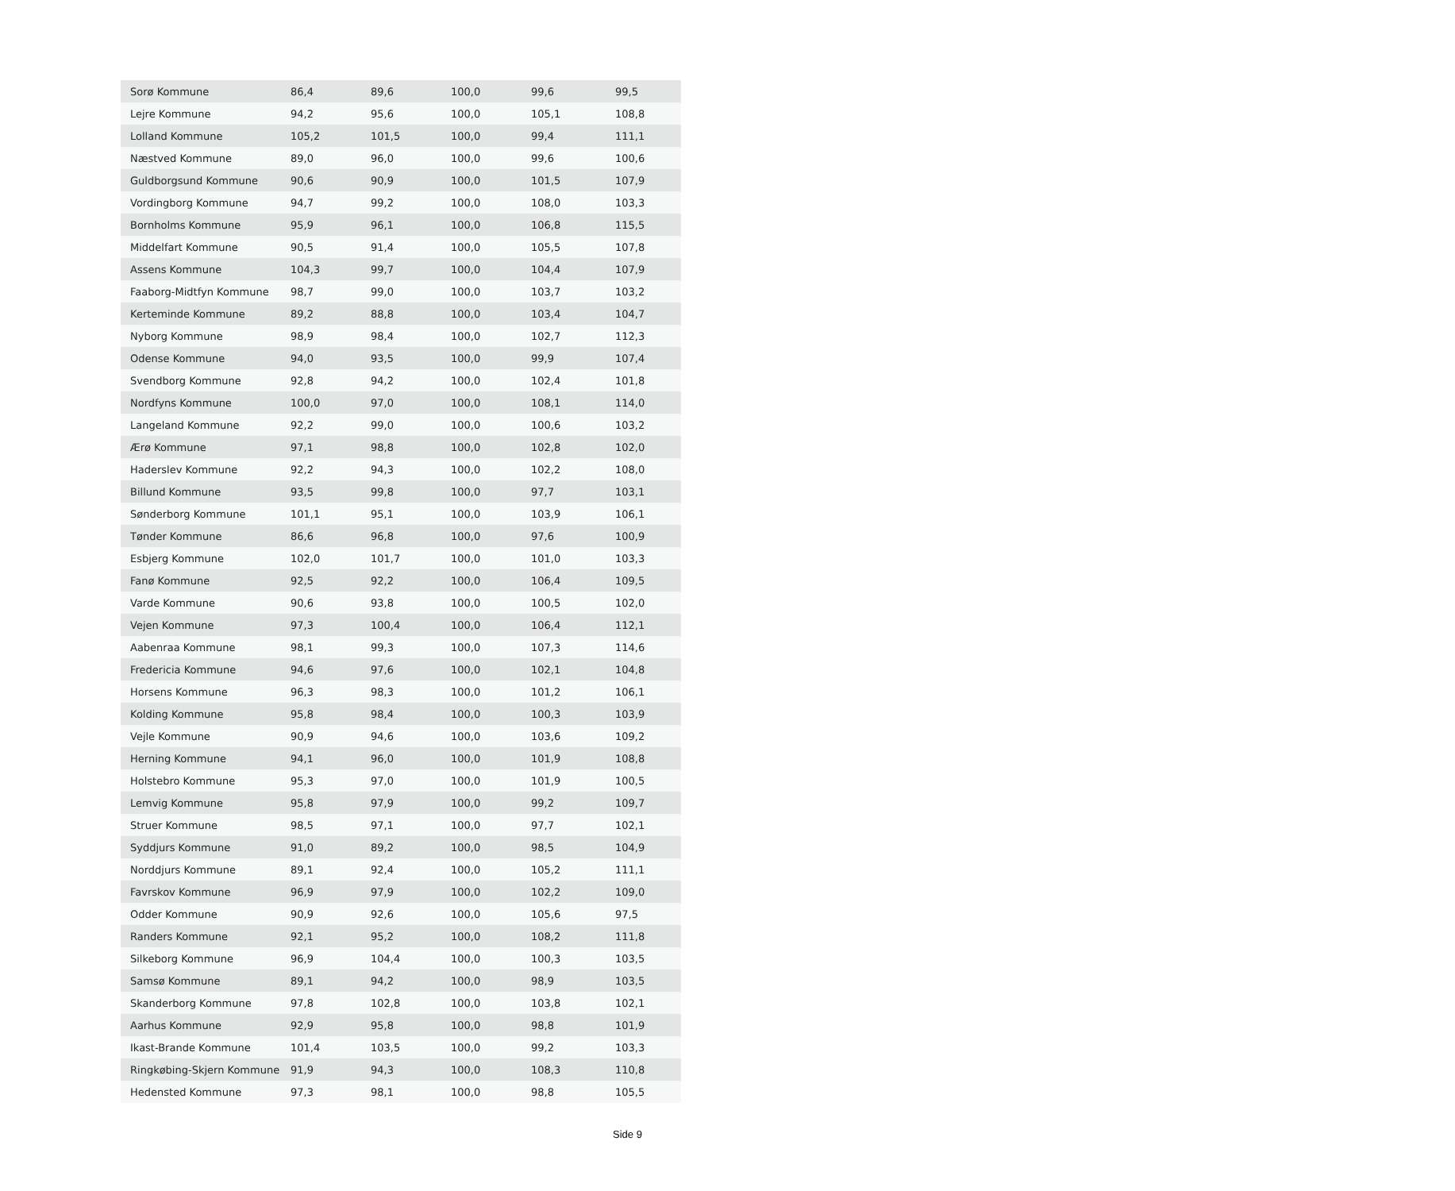| Sorø Kommune | 86,4 | 89,6 | 100,0 | 99,6 | 99,5 |
| Lejre Kommune | 94,2 | 95,6 | 100,0 | 105,1 | 108,8 |
| Lolland Kommune | 105,2 | 101,5 | 100,0 | 99,4 | 111,1 |
| Næstved Kommune | 89,0 | 96,0 | 100,0 | 99,6 | 100,6 |
| Guldborgsund Kommune | 90,6 | 90,9 | 100,0 | 101,5 | 107,9 |
| Vordingborg Kommune | 94,7 | 99,2 | 100,0 | 108,0 | 103,3 |
| Bornholms Kommune | 95,9 | 96,1 | 100,0 | 106,8 | 115,5 |
| Middelfart Kommune | 90,5 | 91,4 | 100,0 | 105,5 | 107,8 |
| Assens Kommune | 104,3 | 99,7 | 100,0 | 104,4 | 107,9 |
| Faaborg-Midtfyn Kommune | 98,7 | 99,0 | 100,0 | 103,7 | 103,2 |
| Kerteminde Kommune | 89,2 | 88,8 | 100,0 | 103,4 | 104,7 |
| Nyborg Kommune | 98,9 | 98,4 | 100,0 | 102,7 | 112,3 |
| Odense Kommune | 94,0 | 93,5 | 100,0 | 99,9 | 107,4 |
| Svendborg Kommune | 92,8 | 94,2 | 100,0 | 102,4 | 101,8 |
| Nordfyns Kommune | 100,0 | 97,0 | 100,0 | 108,1 | 114,0 |
| Langeland Kommune | 92,2 | 99,0 | 100,0 | 100,6 | 103,2 |
| Ærø Kommune | 97,1 | 98,8 | 100,0 | 102,8 | 102,0 |
| Haderslev Kommune | 92,2 | 94,3 | 100,0 | 102,2 | 108,0 |
| Billund Kommune | 93,5 | 99,8 | 100,0 | 97,7 | 103,1 |
| Sønderborg Kommune | 101,1 | 95,1 | 100,0 | 103,9 | 106,1 |
| Tønder Kommune | 86,6 | 96,8 | 100,0 | 97,6 | 100,9 |
| Esbjerg Kommune | 102,0 | 101,7 | 100,0 | 101,0 | 103,3 |
| Fanø Kommune | 92,5 | 92,2 | 100,0 | 106,4 | 109,5 |
| Varde Kommune | 90,6 | 93,8 | 100,0 | 100,5 | 102,0 |
| Vejen Kommune | 97,3 | 100,4 | 100,0 | 106,4 | 112,1 |
| Aabenraa Kommune | 98,1 | 99,3 | 100,0 | 107,3 | 114,6 |
| Fredericia Kommune | 94,6 | 97,6 | 100,0 | 102,1 | 104,8 |
| Horsens Kommune | 96,3 | 98,3 | 100,0 | 101,2 | 106,1 |
| Kolding Kommune | 95,8 | 98,4 | 100,0 | 100,3 | 103,9 |
| Vejle Kommune | 90,9 | 94,6 | 100,0 | 103,6 | 109,2 |
| Herning Kommune | 94,1 | 96,0 | 100,0 | 101,9 | 108,8 |
| Holstebro Kommune | 95,3 | 97,0 | 100,0 | 101,9 | 100,5 |
| Lemvig Kommune | 95,8 | 97,9 | 100,0 | 99,2 | 109,7 |
| Struer Kommune | 98,5 | 97,1 | 100,0 | 97,7 | 102,1 |
| Syddjurs Kommune | 91,0 | 89,2 | 100,0 | 98,5 | 104,9 |
| Norddjurs Kommune | 89,1 | 92,4 | 100,0 | 105,2 | 111,1 |
| Favrskov Kommune | 96,9 | 97,9 | 100,0 | 102,2 | 109,0 |
| Odder Kommune | 90,9 | 92,6 | 100,0 | 105,6 | 97,5 |
| Randers Kommune | 92,1 | 95,2 | 100,0 | 108,2 | 111,8 |
| Silkeborg Kommune | 96,9 | 104,4 | 100,0 | 100,3 | 103,5 |
| Samsø Kommune | 89,1 | 94,2 | 100,0 | 98,9 | 103,5 |
| Skanderborg Kommune | 97,8 | 102,8 | 100,0 | 103,8 | 102,1 |
| Aarhus Kommune | 92,9 | 95,8 | 100,0 | 98,8 | 101,9 |
| Ikast-Brande Kommune | 101,4 | 103,5 | 100,0 | 99,2 | 103,3 |
| Ringkøbing-Skjern Kommune | 91,9 | 94,3 | 100,0 | 108,3 | 110,8 |
| Hedensted Kommune | 97,3 | 98,1 | 100,0 | 98,8 | 105,5 |
Side 9